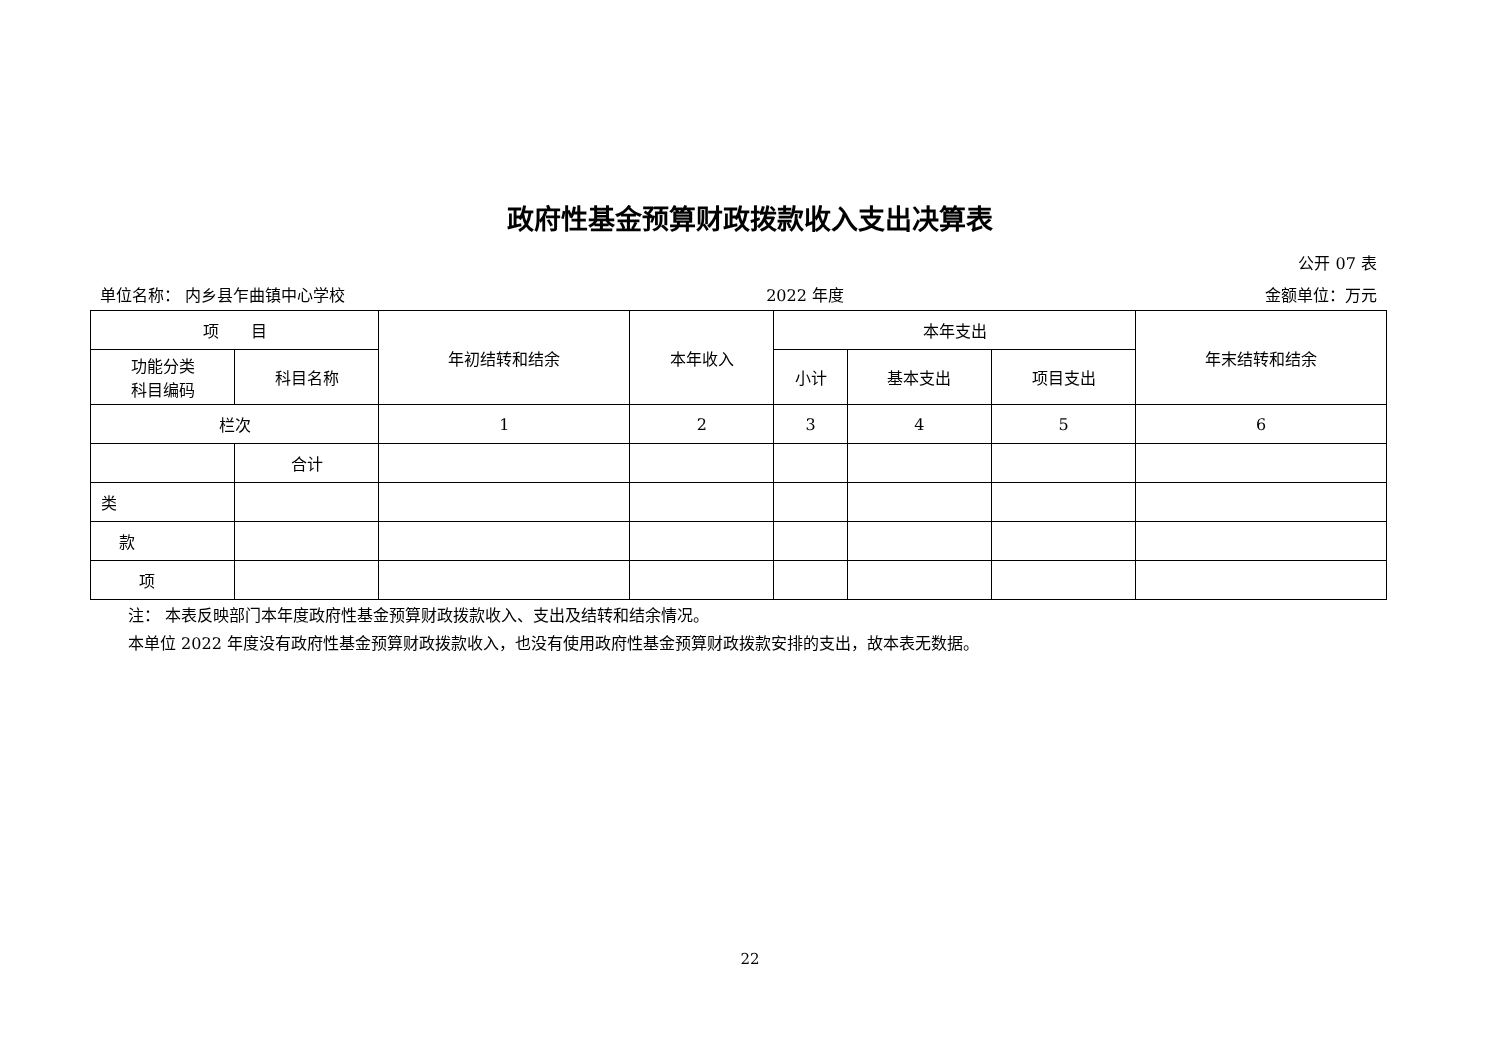政府性基金预算财政拨款收入支出决算表
公开 07 表
单位名称： 内乡县乍曲镇中心学校 2022 年度 金额单位：万元
| 项 目 | | 年初结转和结余 | 本年收入 | 本年支出 | | | 年末结转和结余 |
| --- | --- | --- | --- | --- | --- | --- | --- |
| 功能分类 科目编码 | 科目名称 | | | 小计 | 基本支出 | 项目支出 | |
| 栏次 | | 1 | 2 | 3 | 4 | 5 | 6 |
| | 合计 | | | | | | |
| 类 | | | | | | | |
| 款 | | | | | | | |
| 项 | | | | | | | |
注： 本表反映部门本年度政府性基金预算财政拨款收入、支出及结转和结余情况。
本单位 2022 年度没有政府性基金预算财政拨款收入，也没有使用政府性基金预算财政拨款安排的支出，故本表无数据。
22